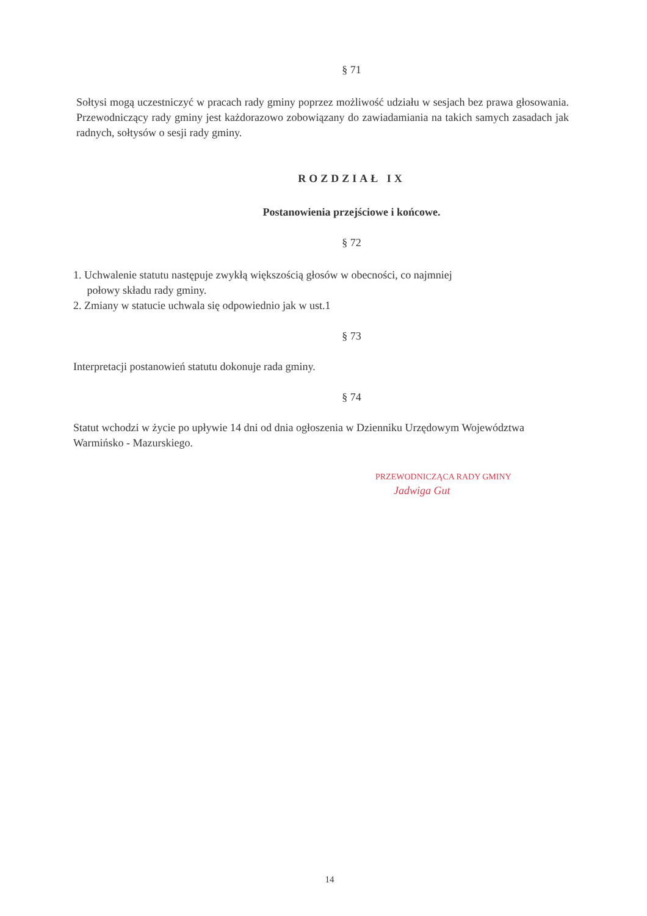§ 71
Sołtysi mogą uczestniczyć w pracach rady gminy poprzez możliwość udziału w sesjach bez prawa głosowania. Przewodniczący rady gminy jest każdorazowo zobowiązany do zawiadamiania na takich samych zasadach jak radnych, sołtysów o sesji rady gminy.
ROZDZIAŁ IX
Postanowienia przejściowe i końcowe.
§ 72
1. Uchwalenie statutu następuje zwykłą większością głosów w obecności, co najmniej
połowy składu rady gminy.
2. Zmiany w statucie uchwala się odpowiednio jak w ust.1
§ 73
Interpretacji postanowień statutu dokonuje rada gminy.
§ 74
Statut wchodzi w życie po upływie 14 dni od dnia ogłoszenia w Dzienniku Urzędowym Województwa Warmińsko - Mazurskiego.
PRZEWODNICZĄCA RADY GMINY
Jadwiga Gut
14